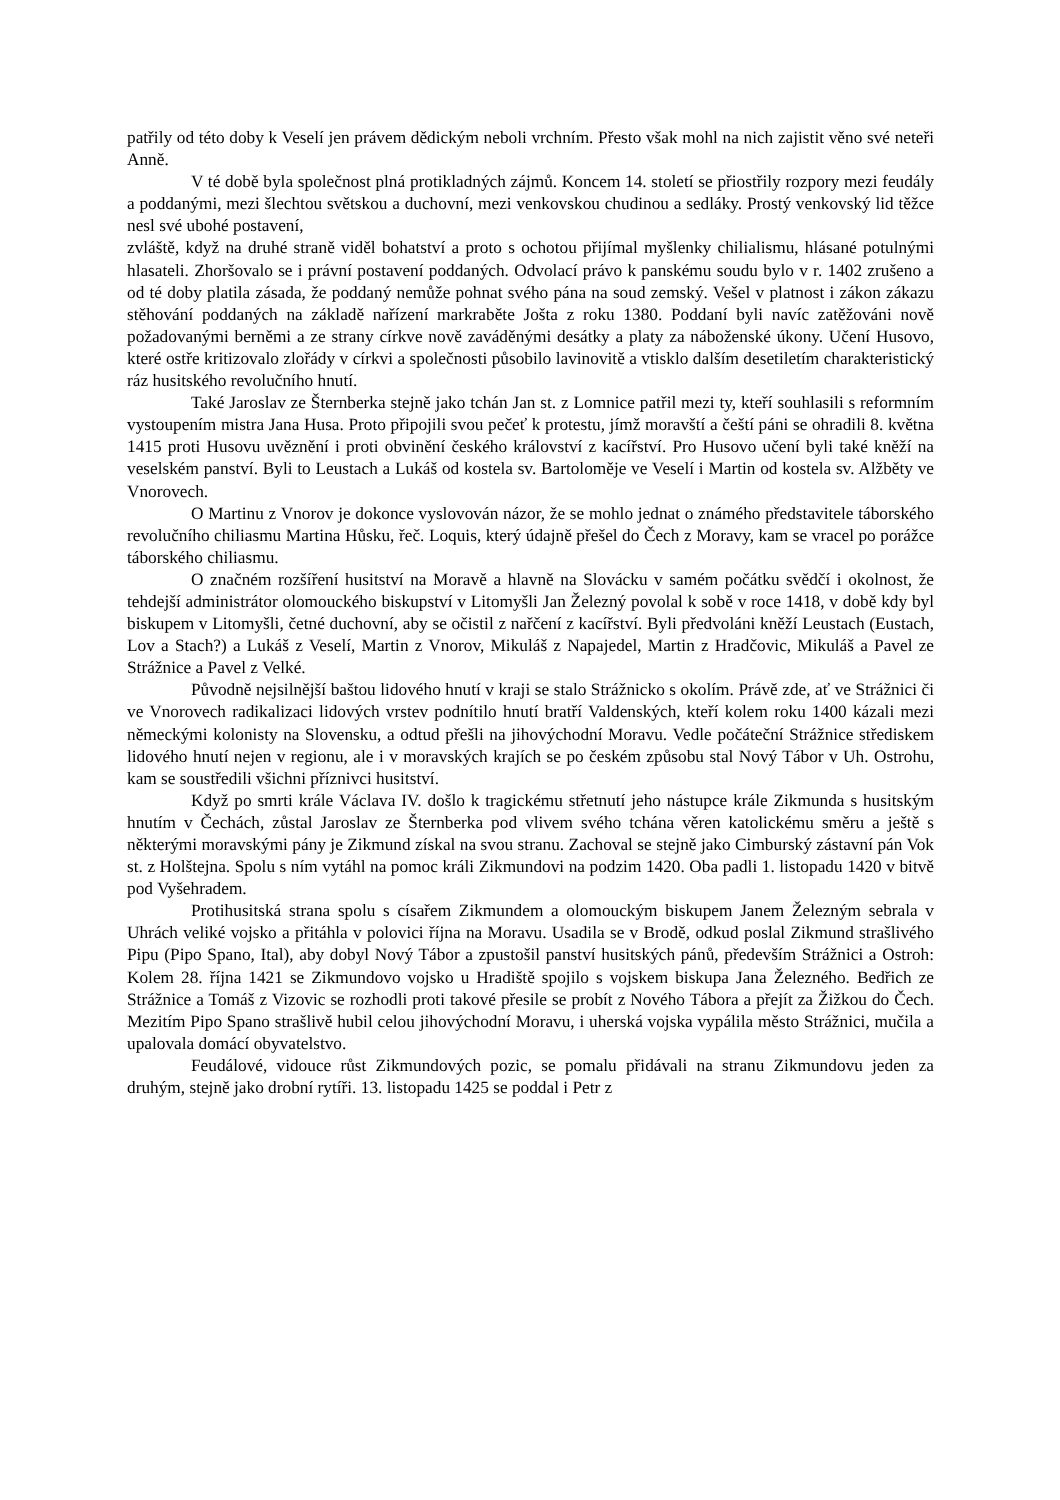patřily od této doby k Veselí jen právem dědickým neboli vrchním. Přesto však mohl na nich zajistit věno své neteři Anně.
V té době byla společnost plná protikladných zájmů. Koncem 14. století se přiostřily rozpory mezi feudály a poddanými, mezi šlechtou světskou a duchovní, mezi venkovskou chudinou a sedláky. Prostý venkovský lid těžce nesl své ubohé postavení,
zvláště, když na druhé straně viděl bohatství a proto s ochotou přijímal myšlenky chilialismu, hlásané potulnými hlasateli. Zhoršovalo se i právní postavení poddaných. Odvolací právo k panskému soudu bylo v r. 1402 zrušeno a od té doby platila zásada, že poddaný nemůže pohnat svého pána na soud zemský. Vešel v platnost i zákon zákazu stěhování poddaných na základě nařízení markraběte Jošta z roku 1380. Poddaní byli navíc zatěžováni nově požadovanými berněmi a ze strany církve nově zaváděnými desátky a platy za náboženské úkony. Učení Husovo, které ostře kritizovalo zlořády v církvi a společnosti působilo lavinovitě a vtisklo dalším desetiletím charakteristický ráz husitského revolučního hnutí.
Také Jaroslav ze Šternberka stejně jako tchán Jan st. z Lomnice patřil mezi ty, kteří souhlasili s reformním vystoupením mistra Jana Husa. Proto připojili svou pečeť k protestu, jímž moravští a čeští páni se ohradili 8. května 1415 proti Husovu uvěznění i proti obvinění českého království z kacířství. Pro Husovo učení byli také kněží na veselském panství. Byli to Leustach a Lukáš od kostela sv. Bartoloměje ve Veselí i Martin od kostela sv. Alžběty ve Vnorovech.
O Martinu z Vnorov je dokonce vyslovován názor, že se mohlo jednat o známého představitele táborského revolučního chiliasmu Martina Hůsku, řeč. Loquis, který údajně přešel do Čech z Moravy, kam se vracel po porážce táborského chiliasmu.
O značném rozšíření husitství na Moravě a hlavně na Slovácku v samém počátku svědčí i okolnost, že tehdejší administrátor olomouckého biskupství v Litomyšli Jan Železný povolal k sobě v roce 1418, v době kdy byl biskupem v Litomyšli, četné duchovní, aby se očistil z nařčení z kacířství. Byli předvoláni kněží Leustach (Eustach, Lov a Stach?) a Lukáš z Veselí, Martin z Vnorov, Mikuláš z Napajedel, Martin z Hradčovic, Mikuláš a Pavel ze Strážnice a Pavel z Velké.
Původně nejsilnější baštou lidového hnutí v kraji se stalo Strážnicko s okolím. Právě zde, ať ve Strážnici či ve Vnorovech radikalizaci lidových vrstev podnítilo hnutí bratří Valdenských, kteří kolem roku 1400 kázali mezi německými kolonisty na Slovensku, a odtud přešli na jihovýchodní Moravu. Vedle počáteční Strážnice střediskem lidového hnutí nejen v regionu, ale i v moravských krajích se po českém způsobu stal Nový Tábor v Uh. Ostrohu, kam se soustředili všichni příznivci husitství.
Když po smrti krále Václava IV. došlo k tragickému střetnutí jeho nástupce krále Zikmunda s husitským hnutím v Čechách, zůstal Jaroslav ze Šternberka pod vlivem svého tchána věren katolickému směru a ještě s některými moravskými pány je Zikmund získal na svou stranu. Zachoval se stejně jako Cimburský zástavní pán Vok st. z Holštejna. Spolu s ním vytáhl na pomoc králi Zikmundovi na podzim 1420. Oba padli 1. listopadu 1420 v bitvě pod Vyšehradem.
Protihusitská strana spolu s císařem Zikmundem a olomouckým biskupem Janem Železným sebrala v Uhrách veliké vojsko a přitáhla v polovici října na Moravu. Usadila se v Brodě, odkud poslal Zikmund strašlivého Pipu (Pipo Spano, Ital), aby dobyl Nový Tábor a zpustošil panství husitských pánů, především Strážnici a Ostroh: Kolem 28. října 1421 se Zikmundovo vojsko u Hradiště spojilo s vojskem biskupa Jana Železného. Bedřich ze Strážnice a Tomáš z Vizovic se rozhodli proti takové přesile se probít z Nového Tábora a přejít za Žižkou do Čech. Mezitím Pipo Spano strašlivě hubil celou jihovýchodní Moravu, i uherská vojska vypálila město Strážnici, mučila a upalovala domácí obyvatelstvo.
Feudálové, vidouce růst Zikmundových pozic, se pomalu přidávali na stranu Zikmundovu jeden za druhým, stejně jako drobní rytíři. 13. listopadu 1425 se poddal i Petr z